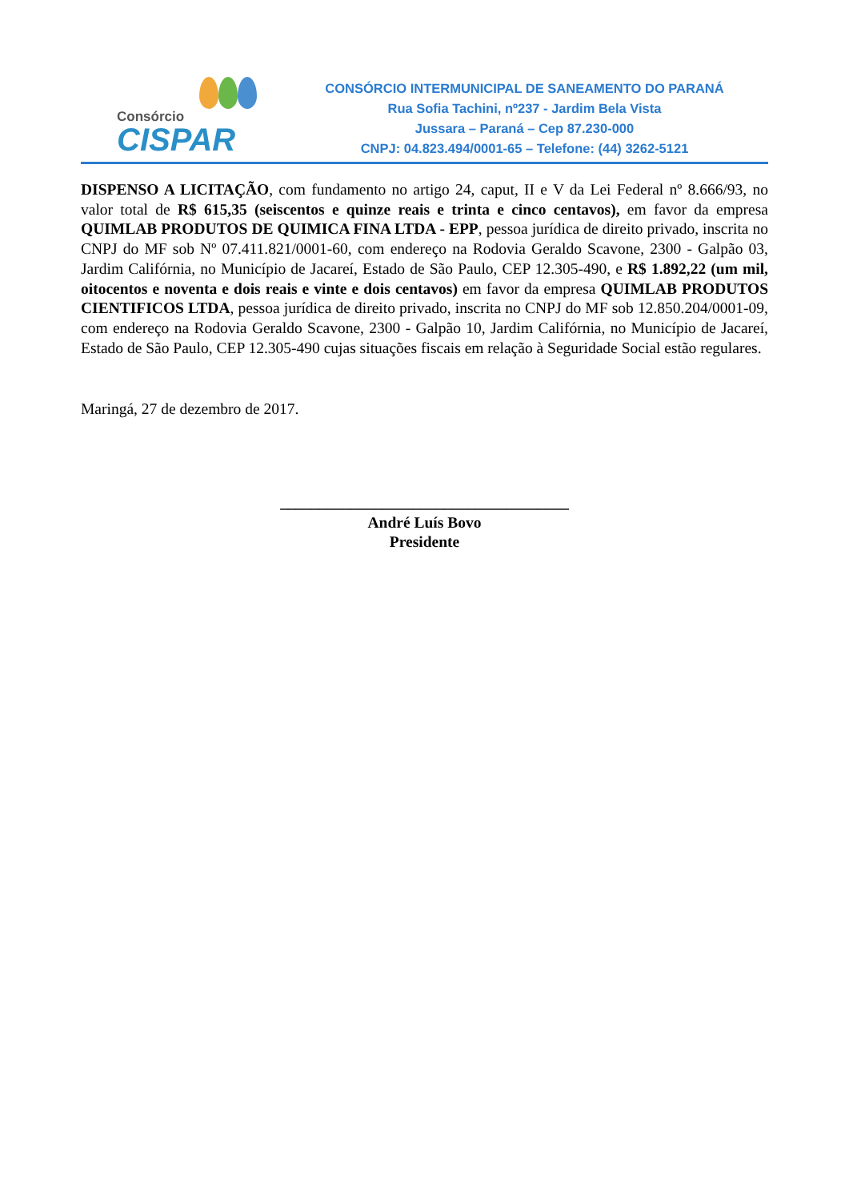Consórcio
CISPAR
CONSÓRCIO INTERMUNICIPAL DE SANEAMENTO DO PARANÁ
Rua Sofia Tachini, nº237 - Jardim Bela Vista
Jussara – Paraná – Cep 87.230-000
CNPJ: 04.823.494/0001-65 – Telefone: (44) 3262-5121
DISPENSO A LICITAÇÃO, com fundamento no artigo 24, caput, II e V da Lei Federal nº 8.666/93, no valor total de R$ 615,35 (seiscentos e quinze reais e trinta e cinco centavos), em favor da empresa QUIMLAB PRODUTOS DE QUIMICA FINA LTDA - EPP, pessoa jurídica de direito privado, inscrita no CNPJ do MF sob Nº 07.411.821/0001-60, com endereço na Rodovia Geraldo Scavone, 2300 - Galpão 03, Jardim Califórnia, no Município de Jacareí, Estado de São Paulo, CEP 12.305-490, e R$ 1.892,22 (um mil, oitocentos e noventa e dois reais e vinte e dois centavos) em favor da empresa QUIMLAB PRODUTOS CIENTIFICOS LTDA, pessoa jurídica de direito privado, inscrita no CNPJ do MF sob 12.850.204/0001-09, com endereço na Rodovia Geraldo Scavone, 2300 - Galpão 10, Jardim Califórnia, no Município de Jacareí, Estado de São Paulo, CEP 12.305-490 cujas situações fiscais em relação à Seguridade Social estão regulares.
Maringá, 27 de dezembro de 2017.
_____________________________________
André Luís Bovo
Presidente